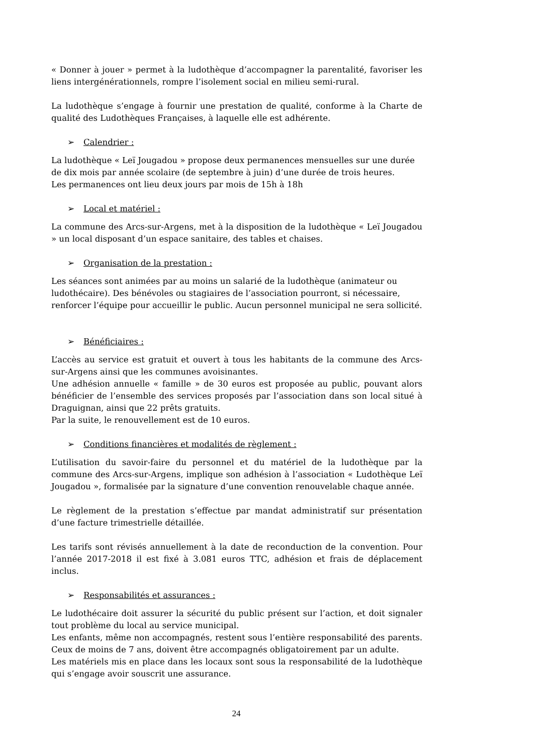« Donner à jouer » permet à la ludothèque d’accompagner la parentalité, favoriser les liens intergénérationnels, rompre l’isolement social en milieu semi-rural.
La ludothèque s’engage à fournir une prestation de qualité, conforme à la Charte de qualité des Ludothèques Françaises, à laquelle elle est adhérente.
➢ Calendrier :
La ludothèque « Leï Jougadou » propose deux permanences mensuelles sur une durée de dix mois par année scolaire (de septembre à juin) d’une durée de trois heures.
Les permanences ont lieu deux jours par mois de 15h à 18h
➢ Local et matériel :
La commune des Arcs-sur-Argens, met à la disposition de la ludothèque « Leï Jougadou » un local disposant d’un espace sanitaire, des tables et chaises.
➢ Organisation de la prestation :
Les séances sont animées par au moins un salarié de la ludothèque (animateur ou ludothécaire). Des bénévoles ou stagiaires de l’association pourront, si nécessaire, renforcer l’équipe pour accueillir le public. Aucun personnel municipal ne sera sollicité.
➢ Bénéficiaires :
L’accès au service est gratuit et ouvert à tous les habitants de la commune des Arcs-sur-Argens ainsi que les communes avoisinantes.
Une adhésion annuelle « famille » de 30 euros est proposée au public, pouvant alors bénéficier de l’ensemble des services proposés par l’association dans son local situé à Draguignan, ainsi que 22 prêts gratuits.
Par la suite, le renouvellement est de 10 euros.
➢ Conditions financières et modalités de règlement :
L’utilisation du savoir-faire du personnel et du matériel de la ludothèque par la commune des Arcs-sur-Argens, implique son adhésion à l’association « Ludothèque Leï Jougadou », formalisée par la signature d’une convention renouvelable chaque année.
Le règlement de la prestation s’effectue par mandat administratif sur présentation d’une facture trimestrielle détaillée.
Les tarifs sont révisés annuellement à la date de reconduction de la convention. Pour l’année 2017-2018 il est fixé à 3.081 euros TTC, adhésion et frais de déplacement inclus.
➢ Responsabilités et assurances :
Le ludothécaire doit assurer la sécurité du public présent sur l’action, et doit signaler tout problème du local au service municipal.
Les enfants, même non accompagnés, restent sous l’entière responsabilité des parents. Ceux de moins de 7 ans, doivent être accompagnés obligatoirement par un adulte.
Les matériels mis en place dans les locaux sont sous la responsabilité de la ludothèque qui s’engage avoir souscrit une assurance.
24